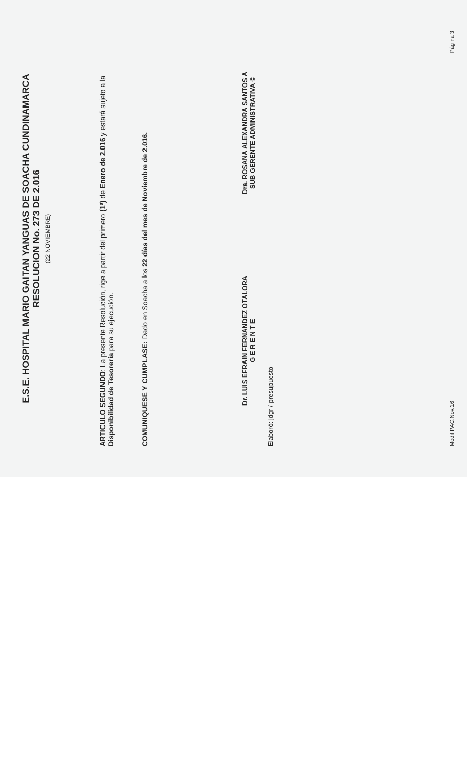E.S.E. HOSPITAL MARIO GAITAN YANGUAS DE SOACHA CUNDINAMARCA
RESOLUCION No. 273 DE 2.016
(22 NOVIEMBRE)
ARTICULO SEGUNDO: La presente Resolución, rige a partir del primero (1º) de Enero de 2.016 y estará sujeto a la Disponibilidad de Tesorería para su ejecución.
COMUNIQUESE Y CUMPLASE: Dado en Soacha a los 22 días del mes de Noviembre de 2.016.
Dr. LUIS EFRAIN FERNANDEZ OTALORA
G E R E N T E
Dra. ROSANA ALEXANDRA SANTOS A
SUB GERENTE ADMINISTRATIVA ©
Elaboró: jdgr / presupuesto
Modif.PAC.Nov.16 Página 3